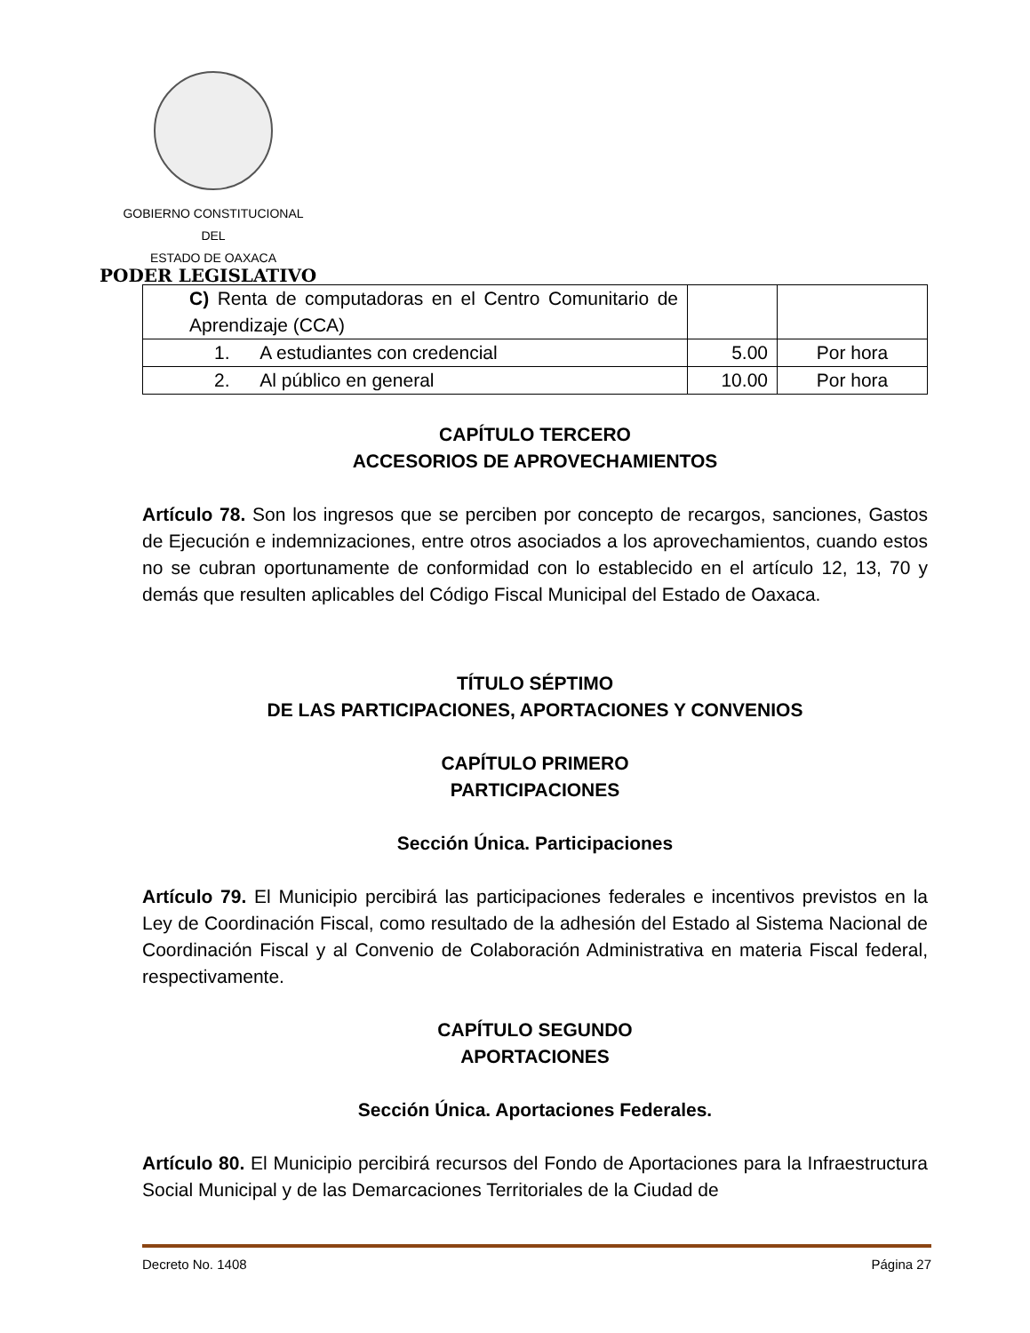GOBIERNO CONSTITUCIONAL
DEL
ESTADO DE OAXACA
PODER LEGISLATIVO
| C) Renta de computadoras en el Centro Comunitario de Aprendizaje (CCA) | | |
| 1. A estudiantes con credencial | 5.00 | Por hora |
| 2. Al público en general | 10.00 | Por hora |
CAPÍTULO TERCERO
ACCESORIOS DE APROVECHAMIENTOS
Artículo 78. Son los ingresos que se perciben por concepto de recargos, sanciones, Gastos de Ejecución e indemnizaciones, entre otros asociados a los aprovechamientos, cuando estos no se cubran oportunamente de conformidad con lo establecido en el artículo 12, 13, 70 y demás que resulten aplicables del Código Fiscal Municipal del Estado de Oaxaca.
TÍTULO SÉPTIMO
DE LAS PARTICIPACIONES, APORTACIONES Y CONVENIOS
CAPÍTULO PRIMERO
PARTICIPACIONES
Sección Única. Participaciones
Artículo 79. El Municipio percibirá las participaciones federales e incentivos previstos en la Ley de Coordinación Fiscal, como resultado de la adhesión del Estado al Sistema Nacional de Coordinación Fiscal y al Convenio de Colaboración Administrativa en materia Fiscal federal, respectivamente.
CAPÍTULO SEGUNDO
APORTACIONES
Sección Única. Aportaciones Federales.
Artículo 80. El Municipio percibirá recursos del Fondo de Aportaciones para la Infraestructura Social Municipal y de las Demarcaciones Territoriales de la Ciudad de
Decreto No. 1408 Página 27